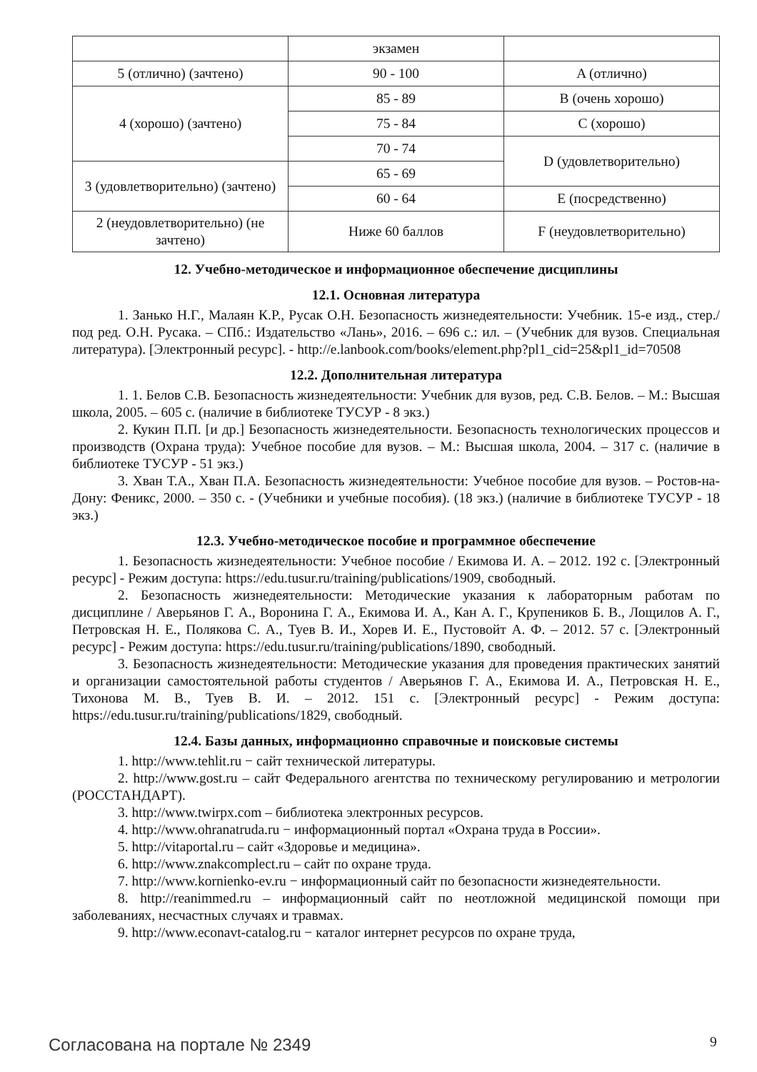| | экзамен | |
| 5 (отлично) (зачтено) | 90 - 100 | A (отлично) |
| 4 (хорошо) (зачтено) | 85 - 89 | B (очень хорошо) |
| | 75 - 84 | C (хорошо) |
| | 70 - 74 | D (удовлетворительно) |
| 3 (удовлетворительно) (зачтено) | 65 - 69 | |
| | 60 - 64 | E (посредственно) |
| 2 (неудовлетворительно) (не зачтено) | Ниже 60 баллов | F (неудовлетворительно) |
12. Учебно-методическое и информационное обеспечение дисциплины
12.1. Основная литература
1. Занько Н.Г., Малаян К.Р., Русак О.Н. Безопасность жизнедеятельности: Учебник. 15-е изд., стер./под ред. О.Н. Русака. – СПб.: Издательство «Лань», 2016. – 696 с.: ил. – (Учебник для вузов. Специальная литература). [Электронный ресурс]. - http://e.lanbook.com/books/element.php?pl1_cid=25&pl1_id=70508
12.2. Дополнительная литература
1. 1. Белов С.В. Безопасность жизнедеятельности: Учебник для вузов, ред. С.В. Белов. – М.: Высшая школа, 2005. – 605 с. (наличие в библиотеке ТУСУР - 8 экз.)
2. Кукин П.П. [и др.] Безопасность жизнедеятельности. Безопасность технологических процессов и производств (Охрана труда): Учебное пособие для вузов. – М.: Высшая школа, 2004. – 317 с. (наличие в библиотеке ТУСУР - 51 экз.)
3. Хван Т.А., Хван П.А. Безопасность жизнедеятельности: Учебное пособие для вузов. – Ростов-на-Дону: Феникс, 2000. – 350 с. - (Учебники и учебные пособия). (18 экз.) (наличие в библиотеке ТУСУР - 18 экз.)
12.3. Учебно-методическое пособие и программное обеспечение
1. Безопасность жизнедеятельности: Учебное пособие / Екимова И. А. – 2012. 192 с. [Электронный ресурс] - Режим доступа: https://edu.tusur.ru/training/publications/1909, свободный.
2. Безопасность жизнедеятельности: Методические указания к лабораторным работам по дисциплине / Аверьянов Г. А., Воронина Г. А., Екимова И. А., Кан А. Г., Крупеников Б. В., Лощилов А. Г., Петровская Н. Е., Полякова С. А., Туев В. И., Хорев И. Е., Пустовойт А. Ф. – 2012. 57 с. [Электронный ресурс] - Режим доступа: https://edu.tusur.ru/training/publications/1890, свободный.
3. Безопасность жизнедеятельности: Методические указания для проведения практических занятий и организации самостоятельной работы студентов / Аверьянов Г. А., Екимова И. А., Петровская Н. Е., Тихонова М. В., Туев В. И. – 2012. 151 с. [Электронный ресурс] - Режим доступа: https://edu.tusur.ru/training/publications/1829, свободный.
12.4. Базы данных, информационно справочные и поисковые системы
1. http://www.tehlit.ru − сайт технической литературы.
2. http://www.gost.ru – сайт Федерального агентства по техническому регулированию и метрологии (РОССТАНДАРТ).
3. http://www.twirpx.com – библиотека электронных ресурсов.
4. http://www.ohranatruda.ru − информационный портал «Охрана труда в России».
5. http://vitaportal.ru – сайт «Здоровье и медицина».
6. http://www.znakcomplect.ru – сайт по охране труда.
7. http://www.kornienko-ev.ru − информационный сайт по безопасности жизнедеятельности.
8. http://reanimmed.ru – информационный сайт по неотложной медицинской помощи при заболеваниях, несчастных случаях и травмах.
9. http://www.econavt-catalog.ru − каталог интернет ресурсов по охране труда,
Согласована на портале № 2349 9